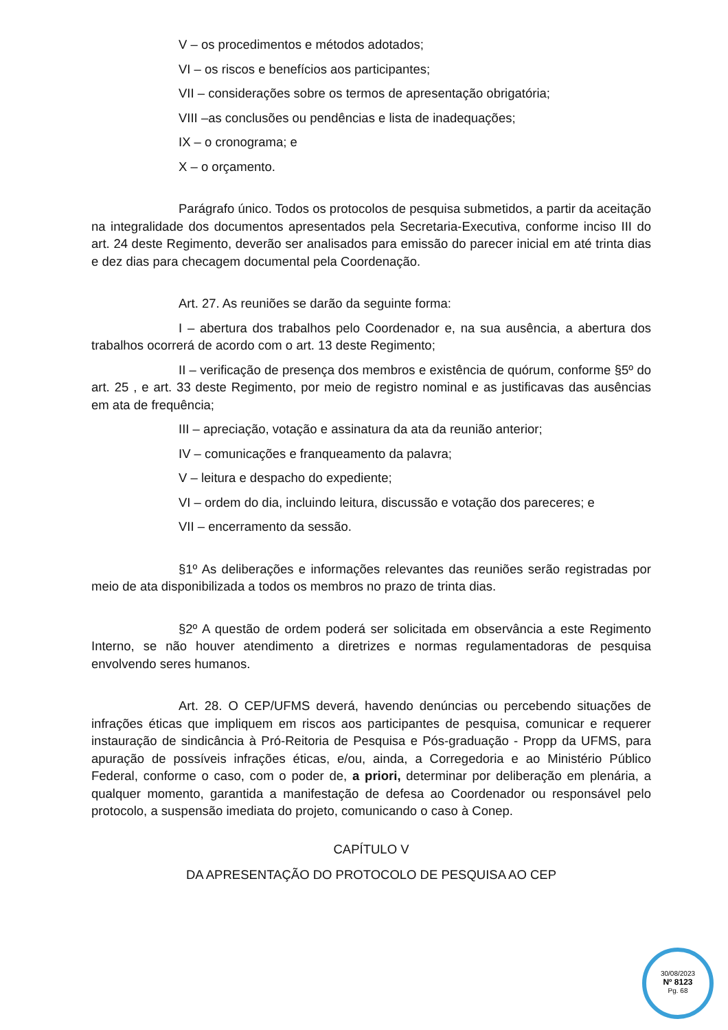V – os procedimentos e métodos adotados;
VI – os riscos e benefícios aos participantes;
VII – considerações sobre os termos de apresentação obrigatória;
VIII –as conclusões ou pendências e lista de inadequações;
IX – o cronograma; e
X – o orçamento.
Parágrafo único. Todos os protocolos de pesquisa submetidos, a partir da aceitação na integralidade dos documentos apresentados pela Secretaria-Executiva, conforme inciso III do art. 24 deste Regimento, deverão ser analisados para emissão do parecer inicial em até trinta dias e dez dias para checagem documental pela Coordenação.
Art. 27. As reuniões se darão da seguinte forma:
I – abertura dos trabalhos pelo Coordenador e, na sua ausência, a abertura dos trabalhos ocorrerá de acordo com o art. 13 deste Regimento;
II – verificação de presença dos membros e existência de quórum, conforme §5º do art. 25 , e art. 33 deste Regimento, por meio de registro nominal e as justificavas das ausências em ata de frequência;
III – apreciação, votação e assinatura da ata da reunião anterior;
IV – comunicações e franqueamento da palavra;
V – leitura e despacho do expediente;
VI – ordem do dia, incluindo leitura, discussão e votação dos pareceres; e
VII – encerramento da sessão.
§1º As deliberações e informações relevantes das reuniões serão registradas por meio de ata disponibilizada a todos os membros no prazo de trinta dias.
§2º A questão de ordem poderá ser solicitada em observância a este Regimento Interno, se não houver atendimento a diretrizes e normas regulamentadoras de pesquisa envolvendo seres humanos.
Art. 28. O CEP/UFMS deverá, havendo denúncias ou percebendo situações de infrações éticas que impliquem em riscos aos participantes de pesquisa, comunicar e requerer instauração de sindicância à Pró-Reitoria de Pesquisa e Pós-graduação - Propp da UFMS, para apuração de possíveis infrações éticas, e/ou, ainda, a Corregedoria e ao Ministério Público Federal, conforme o caso, com o poder de, a priori, determinar por deliberação em plenária, a qualquer momento, garantida a manifestação de defesa ao Coordenador ou responsável pelo protocolo, a suspensão imediata do projeto, comunicando o caso à Conep.
CAPÍTULO V
DA APRESENTAÇÃO DO PROTOCOLO DE PESQUISA AO CEP
30/08/2023
Nº 8123
Pg. 68